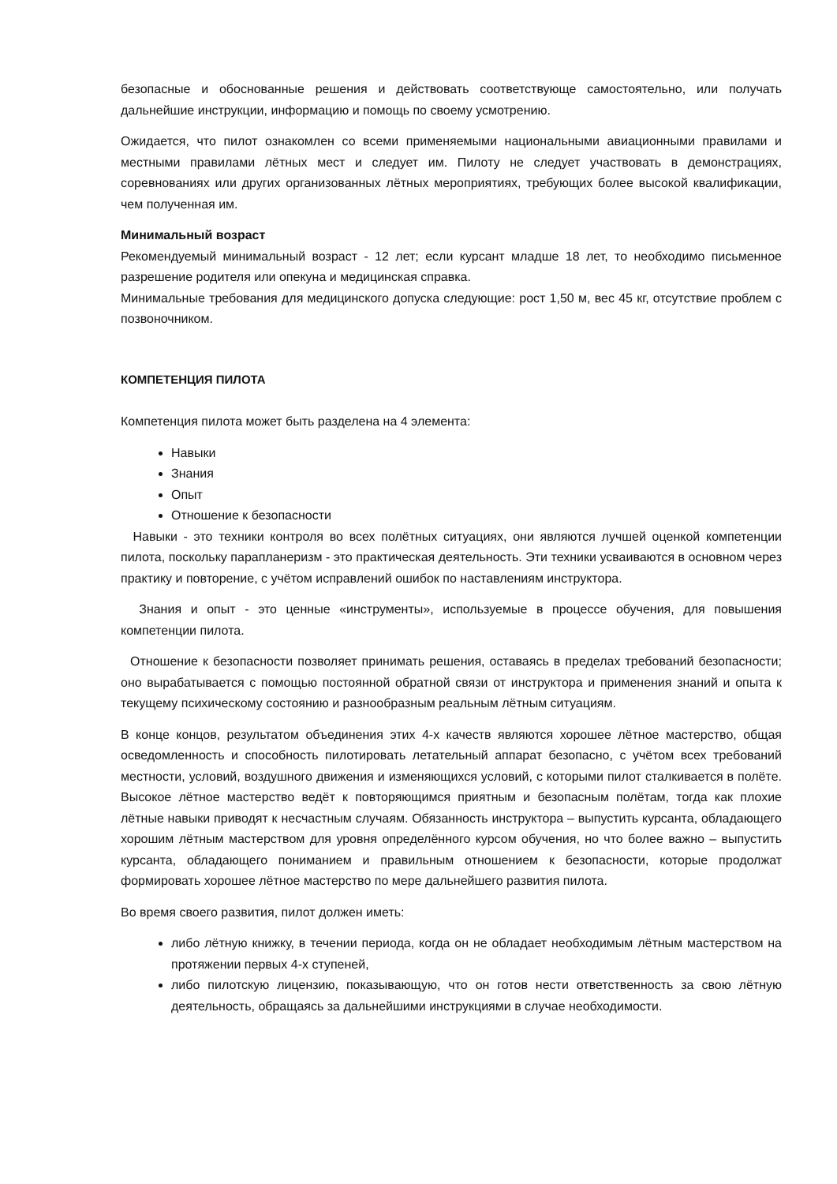безопасные и обоснованные решения и действовать соответствующе самостоятельно, или получать дальнейшие инструкции, информацию и помощь по своему усмотрению.
Ожидается, что пилот ознакомлен со всеми применяемыми национальными авиационными правилами и местными правилами лётных мест и следует им. Пилоту не следует участвовать в демонстрациях, соревнованиях или других организованных лётных мероприятиях, требующих более высокой квалификации, чем полученная им.
Минимальный возраст
Рекомендуемый минимальный возраст - 12 лет; если курсант младше 18 лет, то необходимо письменное разрешение родителя или опекуна и медицинская справка.
Минимальные требования для медицинского допуска следующие: рост 1,50 м, вес 45 кг, отсутствие проблем с позвоночником.
КОМПЕТЕНЦИЯ ПИЛОТА
Компетенция пилота может быть разделена на 4 элемента:
Навыки
Знания
Опыт
Отношение к безопасности
Навыки - это техники контроля во всех полётных ситуациях, они являются лучшей оценкой компетенции пилота, поскольку парапланеризм - это практическая деятельность. Эти техники усваиваются в основном через практику и повторение, с учётом исправлений ошибок по наставлениям инструктора.
Знания и опыт - это ценные «инструменты», используемые в процессе обучения, для повышения компетенции пилота.
Отношение к безопасности позволяет принимать решения, оставаясь в пределах требований безопасности; оно вырабатывается с помощью постоянной обратной связи от инструктора и применения знаний и опыта к текущему психическому состоянию и разнообразным реальным лётным ситуациям.
В конце концов, результатом объединения этих 4-х качеств являются хорошее лётное мастерство, общая осведомленность и способность пилотировать летательный аппарат безопасно, с учётом всех требований местности, условий, воздушного движения и изменяющихся условий, с которыми пилот сталкивается в полёте. Высокое лётное мастерство ведёт к повторяющимся приятным и безопасным полётам, тогда как плохие лётные навыки приводят к несчастным случаям. Обязанность инструктора – выпустить курсанта, обладающего хорошим лётным мастерством для уровня определённого курсом обучения, но что более важно – выпустить курсанта, обладающего пониманием и правильным отношением к безопасности, которые продолжат формировать хорошее лётное мастерство по мере дальнейшего развития пилота.
Во время своего развития, пилот должен иметь:
либо лётную книжку, в течении периода, когда он не обладает необходимым лётным мастерством на протяжении первых 4-х ступеней,
либо пилотскую лицензию, показывающую, что он готов нести ответственность за свою лётную деятельность, обращаясь за дальнейшими инструкциями в случае необходимости.